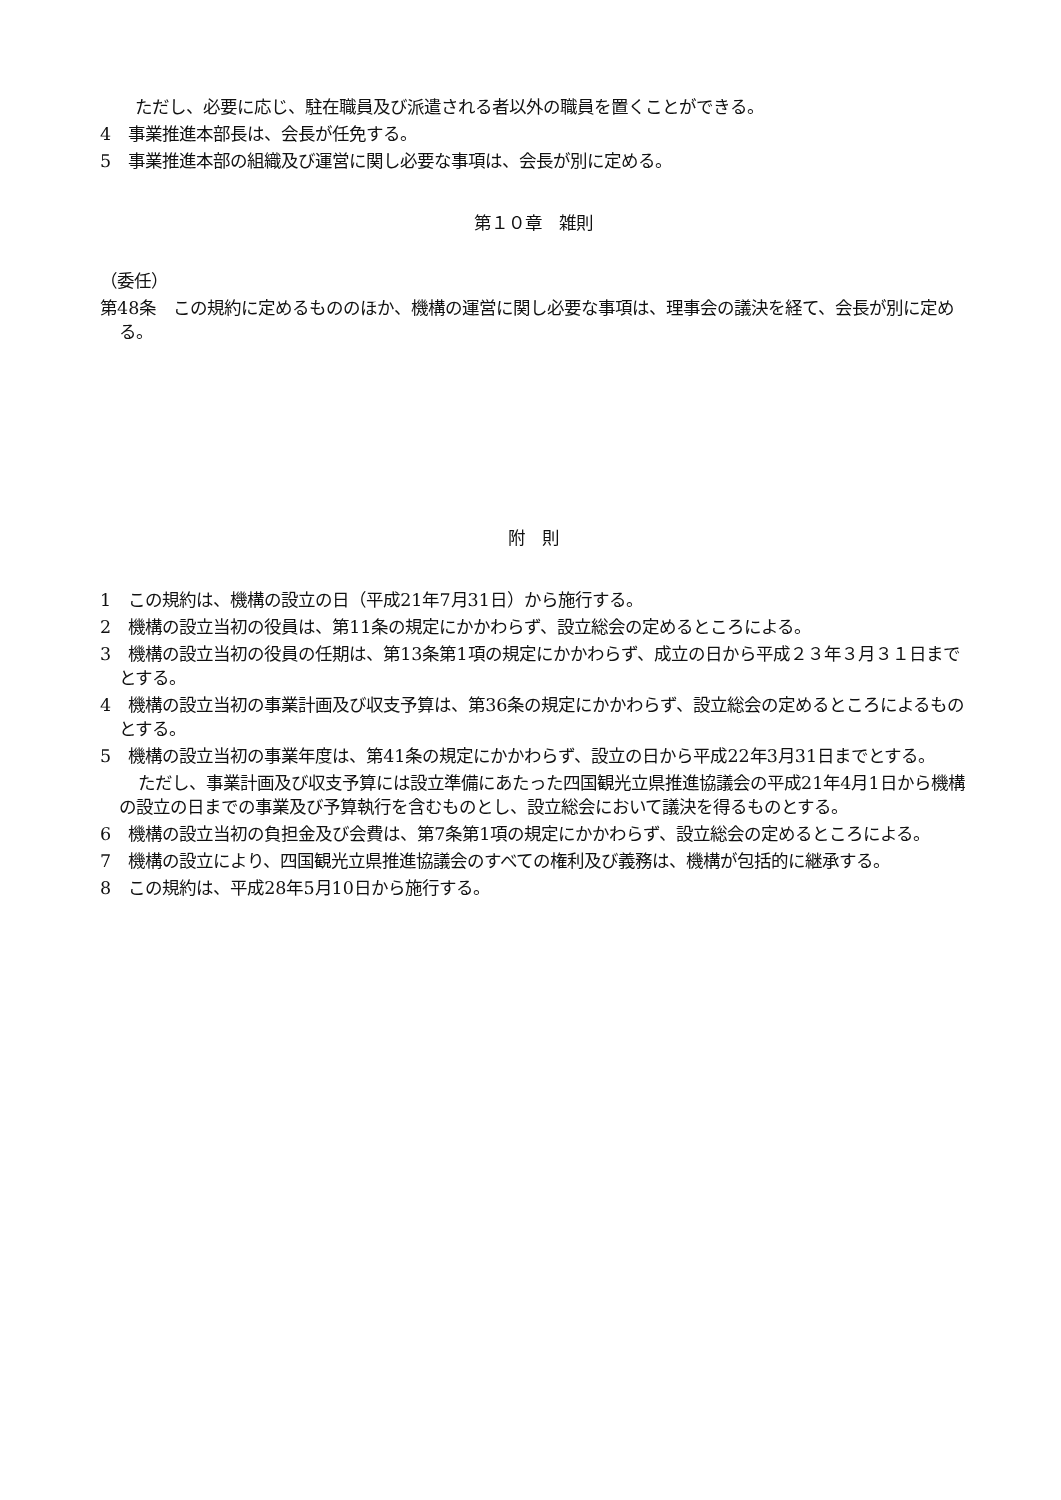ただし、必要に応じ、駐在職員及び派遣される者以外の職員を置くことができる。
4　事業推進本部長は、会長が任免する。
5　事業推進本部の組織及び運営に関し必要な事項は、会長が別に定める。
第１０章　雑則
（委任）
第48条　この規約に定めるもののほか、機構の運営に関し必要な事項は、理事会の議決を経て、会長が別に定める。
附　則
1　この規約は、機構の設立の日（平成21年7月31日）から施行する。
2　機構の設立当初の役員は、第11条の規定にかかわらず、設立総会の定めるところによる。
3　機構の設立当初の役員の任期は、第13条第1項の規定にかかわらず、成立の日から平成２３年３月３１日までとする。
4　機構の設立当初の事業計画及び収支予算は、第36条の規定にかかわらず、設立総会の定めるところによるものとする。
5　機構の設立当初の事業年度は、第41条の規定にかかわらず、設立の日から平成22年3月31日までとする。
ただし、事業計画及び収支予算には設立準備にあたった四国観光立県推進協議会の平成21年4月1日から機構の設立の日までの事業及び予算執行を含むものとし、設立総会において議決を得るものとする。
6　機構の設立当初の負担金及び会費は、第7条第1項の規定にかかわらず、設立総会の定めるところによる。
7　機構の設立により、四国観光立県推進協議会のすべての権利及び義務は、機構が包括的に継承する。
8　この規約は、平成28年5月10日から施行する。